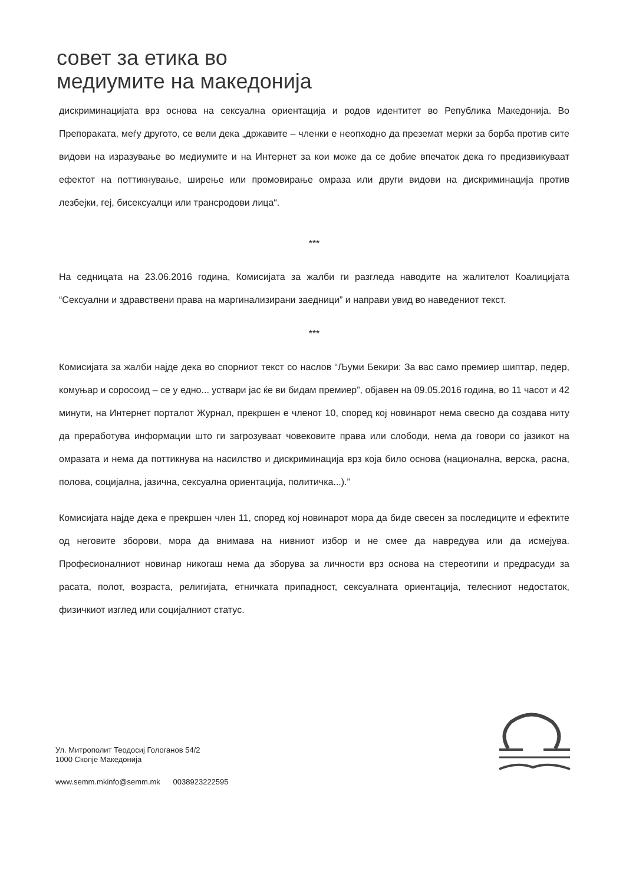совет за етика во
медиумите на македонија
дискриминацијата врз основа на сексуална ориентација и родов идентитет во Република Македонија. Во Препораката, меѓу другото, се вели дека „државите – членки е неопходно да преземат мерки за борба против сите видови на изразување во медиумите и на Интернет за кои може да се добие впечаток дека го предизвикуваат ефектот на поттикнување, ширење или промовирање омраза или други видови на дискриминација против лезбејки, геј, бисексуалци или трансродови лица“.
***
На седницата на 23.06.2016 година, Комисијата за жалби ги разгледа наводите на жалителот Коалицијата “Сексуални и здравствени права на маргинализирани заедници” и направи увид во наведениот текст.
***
Комисијата за жалби најде дека во спорниот текст со наслов “Љуми Бекири: За вас само премиер шиптар, педер, комуњар и соросоид – се у едно... уствари јас ќе ви бидам премиер”, објавен на 09.05.2016 година, во 11 часот и 42 минути, на Интернет порталот Журнал, прекршен е членот 10, според кој новинарот нема свесно да создава ниту да преработува информации што ги загрозуваат човековите права или слободи, нема да говори со јазикот на омразата и нема да поттикнува на насилство и дискриминација врз која било основа (национална, верска, расна, полова, социјална, јазична, сексуална ориентација, политичка...).”
Комисијата најде дека е прекршен член 11, според кој новинарот мора да биде свесен за последиците и ефектите од неговите зборови, мора да внимава на нивниот избор и не смее да навредува или да исмејува. Професионалниот новинар никогаш нема да зборува за личности врз основа на стереотипи и предрасуди за расата, полот, возраста, религијата, етничката припадност, сексуалната ориентација, телесниот недостаток, физичкиот изглед или социјалниот статус.
Ул. Митрополит Теодосиј Гологанов 54/2
1000 Скопје Македонија
www.semm.mkinfo@semm.mk 0038923222595